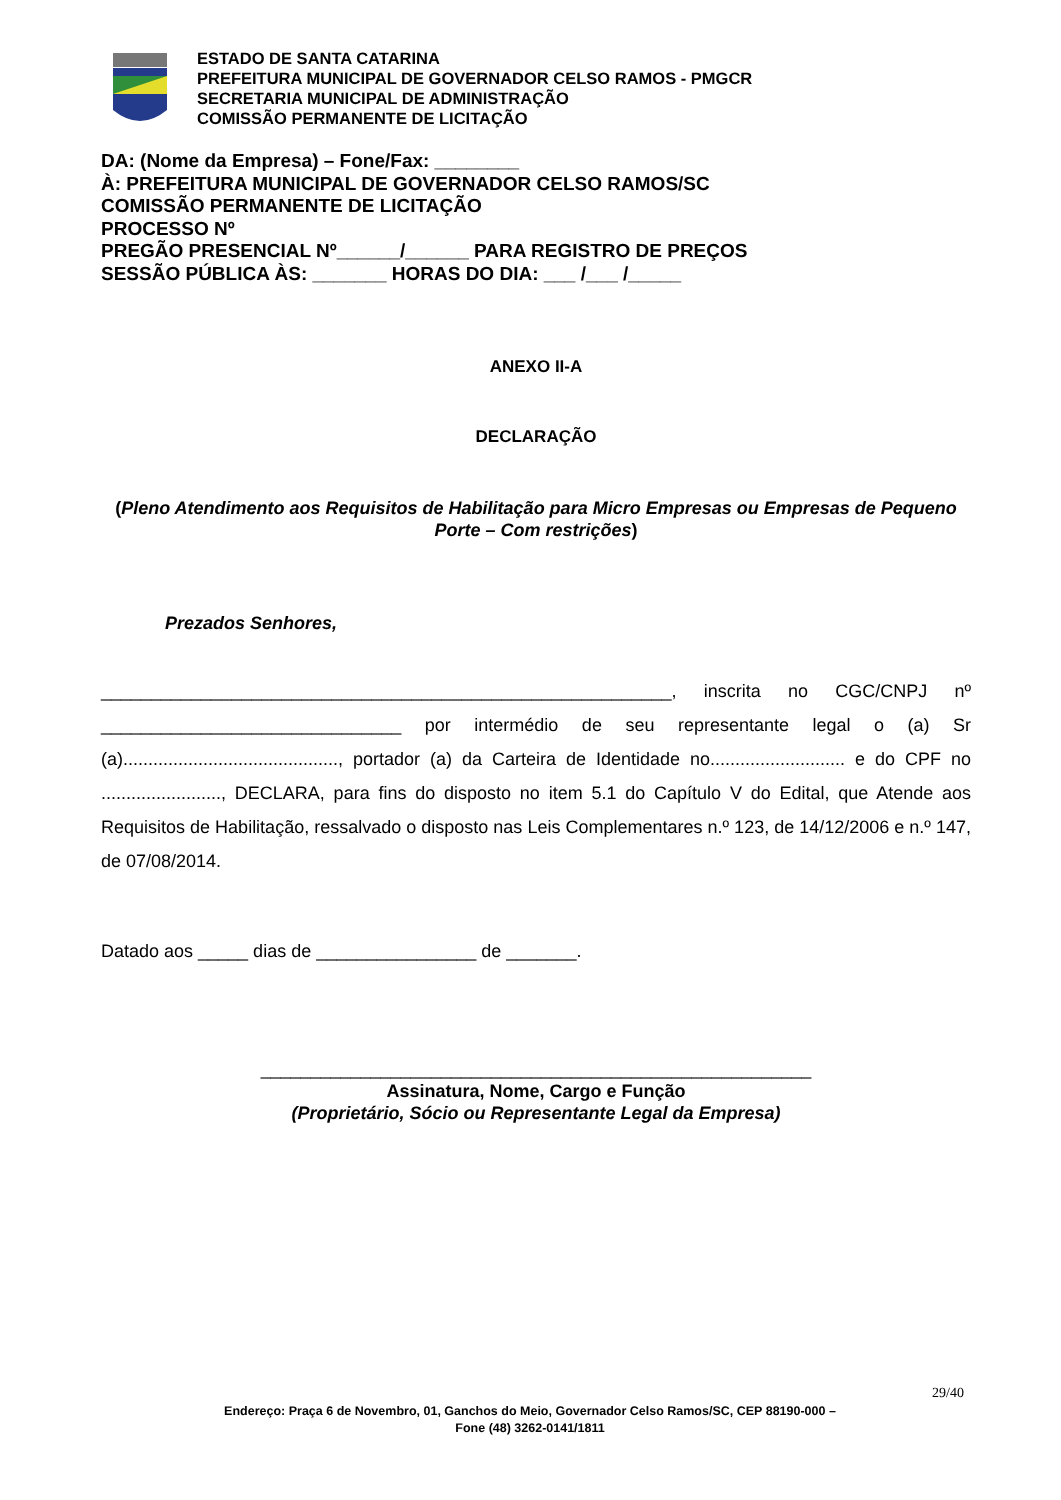ESTADO DE SANTA CATARINA
PREFEITURA MUNICIPAL DE GOVERNADOR CELSO RAMOS - PMGCR
SECRETARIA MUNICIPAL DE ADMINISTRAÇÃO
COMISSÃO PERMANENTE DE LICITAÇÃO
DA: (Nome da Empresa) – Fone/Fax: ________
À: PREFEITURA MUNICIPAL DE GOVERNADOR CELSO RAMOS/SC
COMISSÃO PERMANENTE DE LICITAÇÃO
PROCESSO Nº
PREGÃO PRESENCIAL Nº______/______ PARA REGISTRO DE PREÇOS
SESSÃO PÚBLICA ÀS: _______ HORAS DO DIA: ___ /___ /_____
ANEXO II-A
DECLARAÇÃO
(Pleno Atendimento aos Requisitos de Habilitação para Micro Empresas ou Empresas de Pequeno Porte – Com restrições)
Prezados Senhores,
_________________________________________________________, inscrita no CGC/CNPJ nº ______________________________ por intermédio de seu representante legal o (a) Sr (a)..........................................., portador (a) da Carteira de Identidade no........................... e do CPF no ........................, DECLARA, para fins do disposto no item 5.1 do Capítulo V do Edital, que Atende aos Requisitos de Habilitação, ressalvado o disposto nas Leis Complementares n.º 123, de 14/12/2006 e n.º 147, de 07/08/2014.
Datado aos _____ dias de ________________ de _______.
_______________________________________________________
Assinatura, Nome, Cargo e Função
(Proprietário, Sócio ou Representante Legal da Empresa)
29/40
Endereço: Praça 6 de Novembro, 01, Ganchos do Meio, Governador Celso Ramos/SC, CEP 88190-000 –
Fone (48) 3262-0141/1811